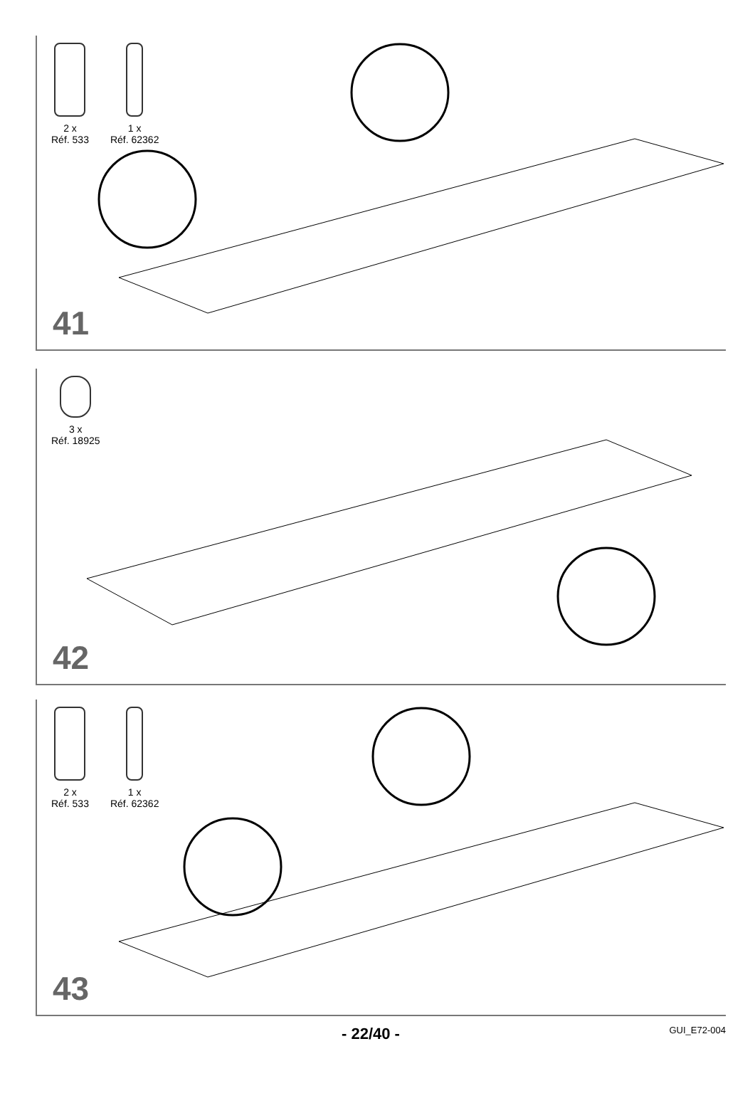2 x
Réf. 533
1 x
Réf. 62362
41
3 x
Réf. 18925
42
2 x
Réf. 533
1 x
Réf. 62362
43
- 22/40 - GUI_E72-004